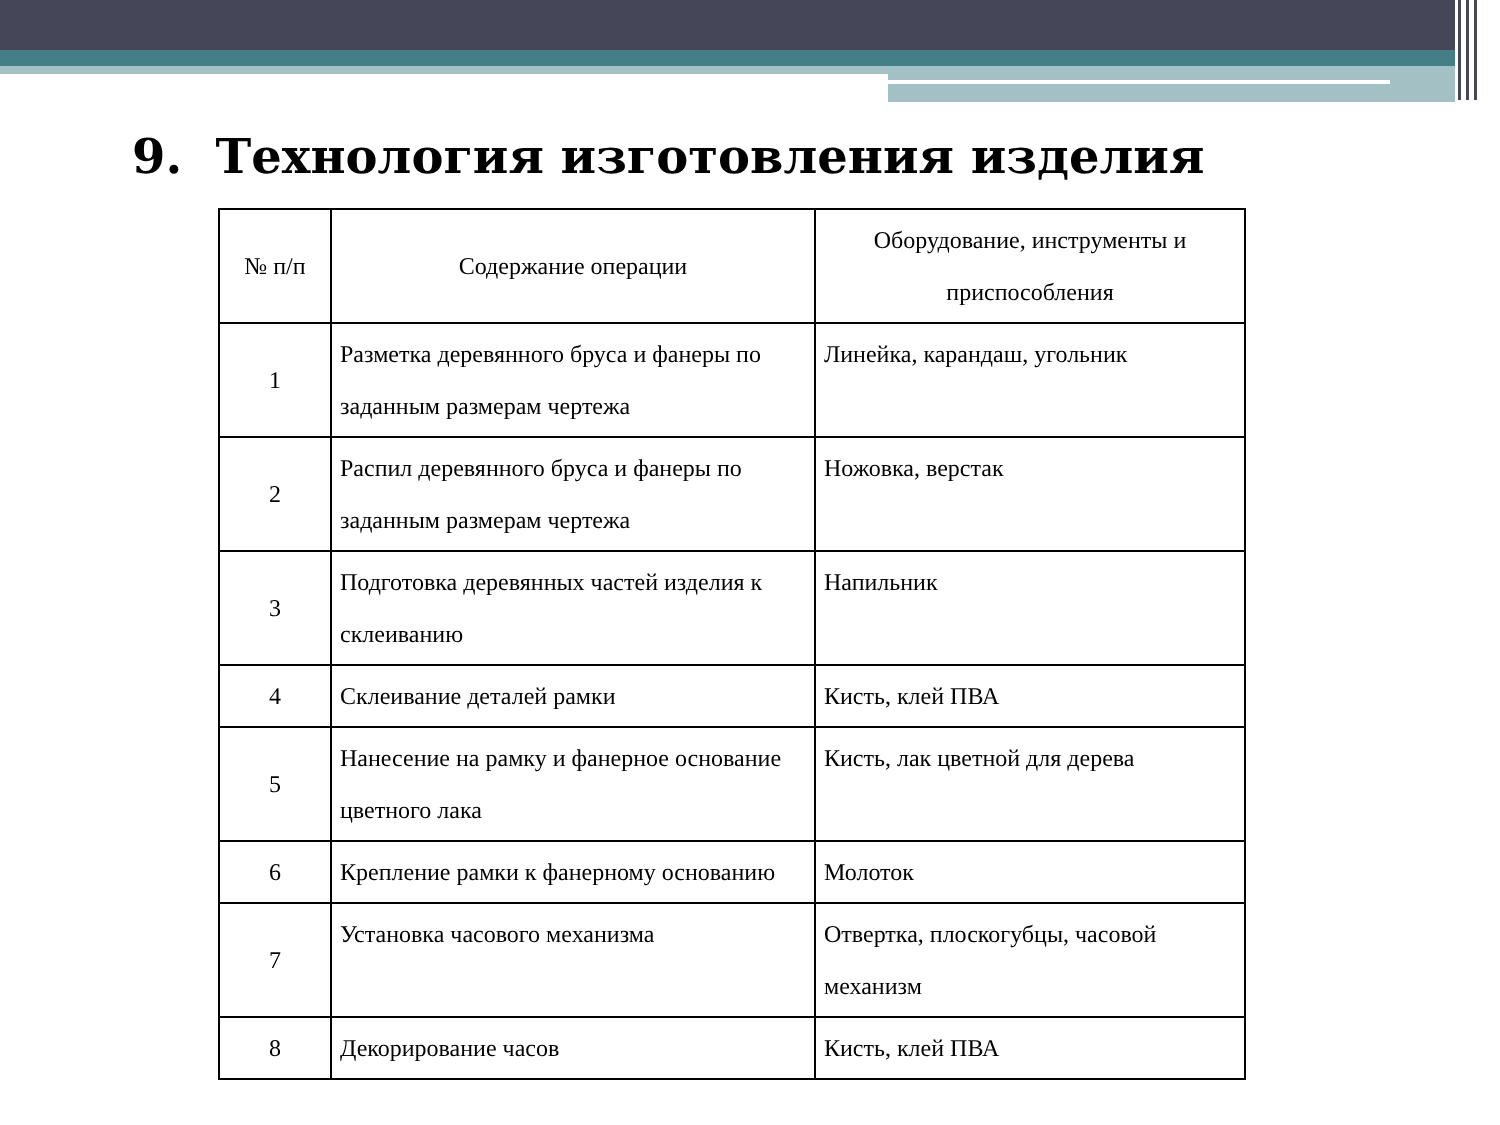9. Технология изготовления изделия
| № п/п | Содержание операции | Оборудование, инструменты и приспособления |
| --- | --- | --- |
| 1 | Разметка деревянного бруса и фанеры по заданным размерам чертежа | Линейка, карандаш, угольник |
| 2 | Распил деревянного бруса и фанеры по заданным размерам чертежа | Ножовка, верстак |
| 3 | Подготовка деревянных частей изделия к склеиванию | Напильник |
| 4 | Склеивание деталей рамки | Кисть, клей ПВА |
| 5 | Нанесение на рамку и фанерное основание цветного лака | Кисть, лак цветной для дерева |
| 6 | Крепление рамки к фанерному основанию | Молоток |
| 7 | Установка часового механизма | Отвертка, плоскогубцы, часовой механизм |
| 8 | Декорирование часов | Кисть, клей ПВА |